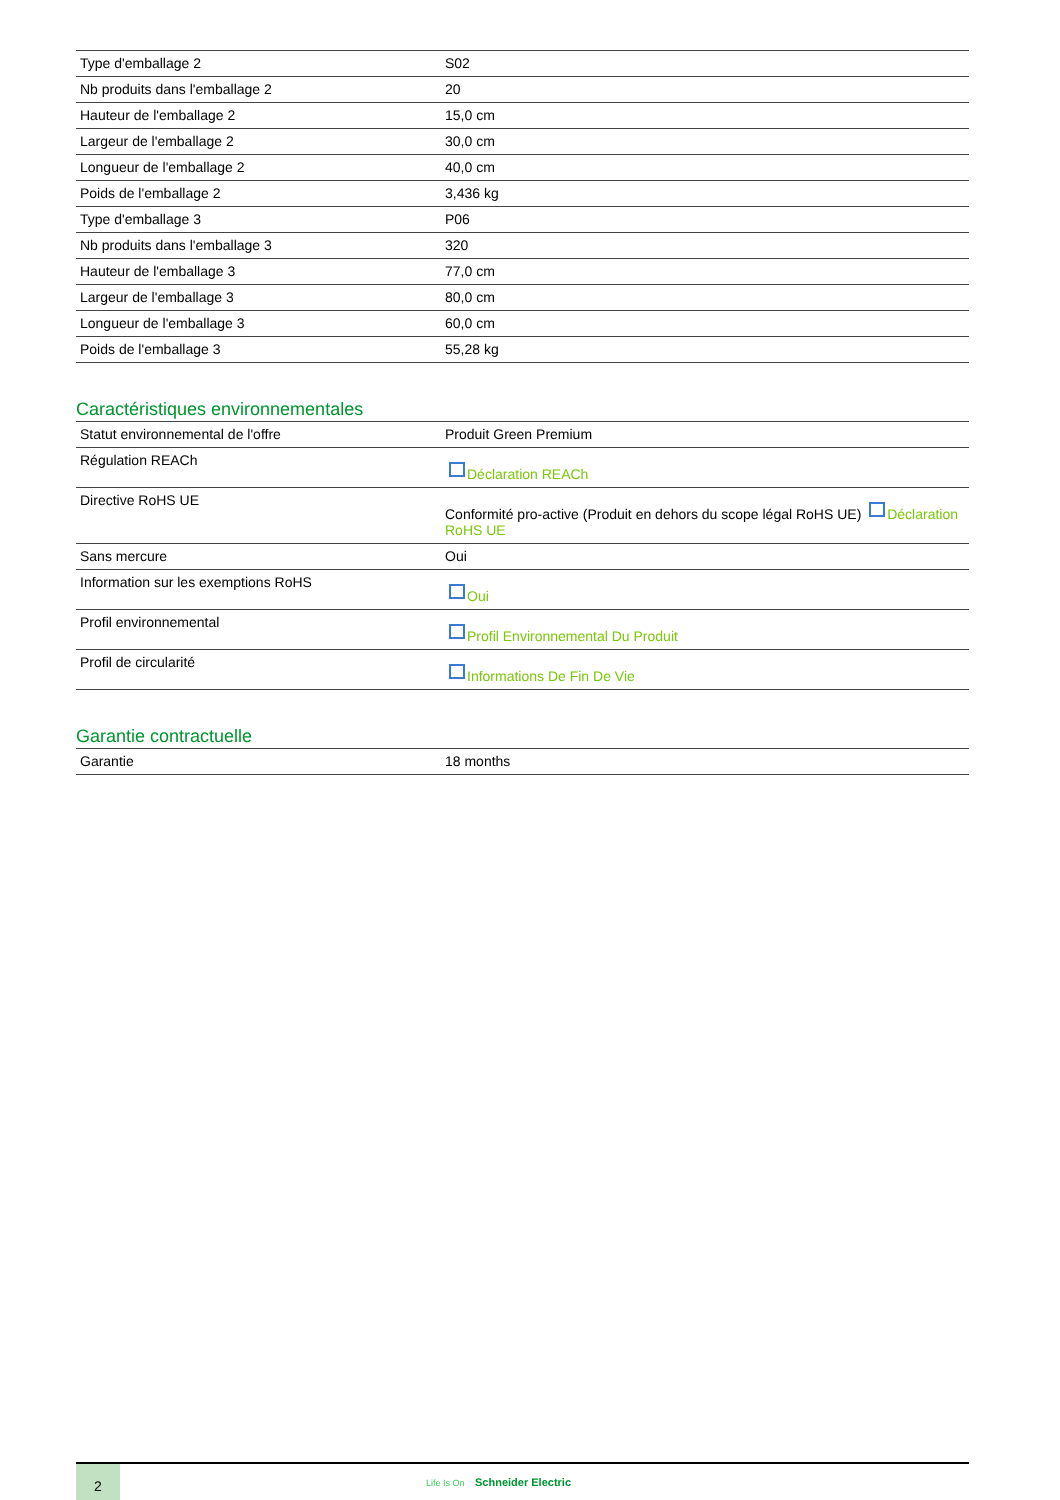| Type d'emballage 2 | S02 |
| Nb produits dans l'emballage 2 | 20 |
| Hauteur de l'emballage 2 | 15,0 cm |
| Largeur de l'emballage 2 | 30,0 cm |
| Longueur de l'emballage 2 | 40,0 cm |
| Poids de l'emballage 2 | 3,436 kg |
| Type d'emballage 3 | P06 |
| Nb produits dans l'emballage 3 | 320 |
| Hauteur de l'emballage 3 | 77,0 cm |
| Largeur de l'emballage 3 | 80,0 cm |
| Longueur de l'emballage 3 | 60,0 cm |
| Poids de l'emballage 3 | 55,28 kg |
Caractéristiques environnementales
| Statut environnemental de l'offre | Produit Green Premium |
| Régulation REACh | Déclaration REACh |
| Directive RoHS UE | Conformité pro-active (Produit en dehors du scope légal RoHS UE) Déclaration RoHS UE |
| Sans mercure | Oui |
| Information sur les exemptions RoHS | Oui |
| Profil environnemental | Profil Environnemental Du Produit |
| Profil de circularité | Informations De Fin De Vie |
Garantie contractuelle
| Garantie | 18 months |
2
Life Is On Schneider Electric